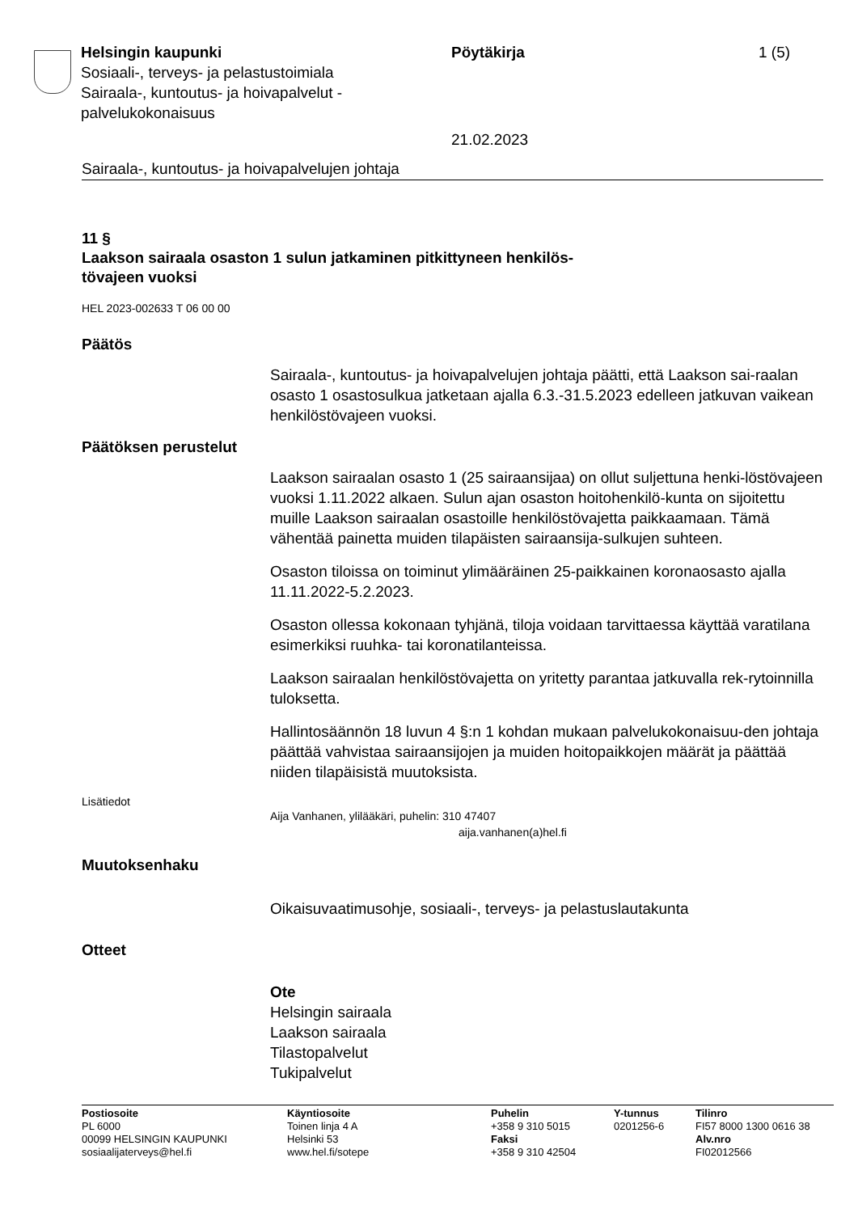Helsingin kaupunki
Sosiaali-, terveys- ja pelastustoimiala
Sairaala-, kuntoutus- ja hoivapalvelut -
palvelukokonaisuus
Pöytäkirja
21.02.2023
1 (5)
Sairaala-, kuntoutus- ja hoivapalvelujen johtaja
11 §
Laakson sairaala osaston 1 sulun jatkaminen pitkittyneen henkilös-
tövajeen vuoksi
HEL 2023-002633 T 06 00 00
Päätös
Sairaala-, kuntoutus- ja hoivapalvelujen johtaja päätti, että Laakson sai-raalan osasto 1 osastosulkua jatketaan ajalla 6.3.-31.5.2023 edelleen jatkuvan vaikean henkilöstövajeen vuoksi.
Päätöksen perustelut
Laakson sairaalan osasto 1 (25 sairaansijaa) on ollut suljettuna henki-löstövajeen vuoksi 1.11.2022 alkaen. Sulun ajan osaston hoitohenkilö-kunta on sijoitettu muille Laakson sairaalan osastoille henkilöstövajetta paikkaamaan. Tämä vähentää painetta muiden tilapäisten sairaansija-sulkujen suhteen.
Osaston tiloissa on toiminut ylimääräinen 25-paikkainen koronaosasto ajalla 11.11.2022-5.2.2023.
Osaston ollessa kokonaan tyhjänä, tiloja voidaan tarvittaessa käyttää varatilana esimerkiksi ruuhka- tai koronatilanteissa.
Laakson sairaalan henkilöstövajetta on yritetty parantaa jatkuvalla rek-rytoinnilla tuloksetta.
Hallintosäännön 18 luvun 4 §:n 1 kohdan mukaan palvelukokonaisuu-den johtaja päättää vahvistaa sairaansijojen ja muiden hoitopaikkojen määrät ja päättää niiden tilapäisistä muutoksista.
Lisätiedot
Aija Vanhanen, ylilääkäri, puhelin: 310 47407
aija.vanhanen(a)hel.fi
Muutoksenhaku
Oikaisuvaatimusohje, sosiaali-, terveys- ja pelastuslautakunta
Otteet
Ote
Helsingin sairaala
Laakson sairaala
Tilastopalvelut
Tukipalvelut
Postiosoite
PL 6000
00099 HELSINGIN KAUPUNKI
sosiaalijaterveys@hel.fi
Käyntiosoite
Toinen linja 4 A
Helsinki 53
www.hel.fi/sotepe
Puhelin
+358 9 310 5015
Faksi
+358 9 310 42504
Y-tunnus
0201256-6
Tilinro
FI57 8000 1300 0616 38
Alv.nro
FI02012566